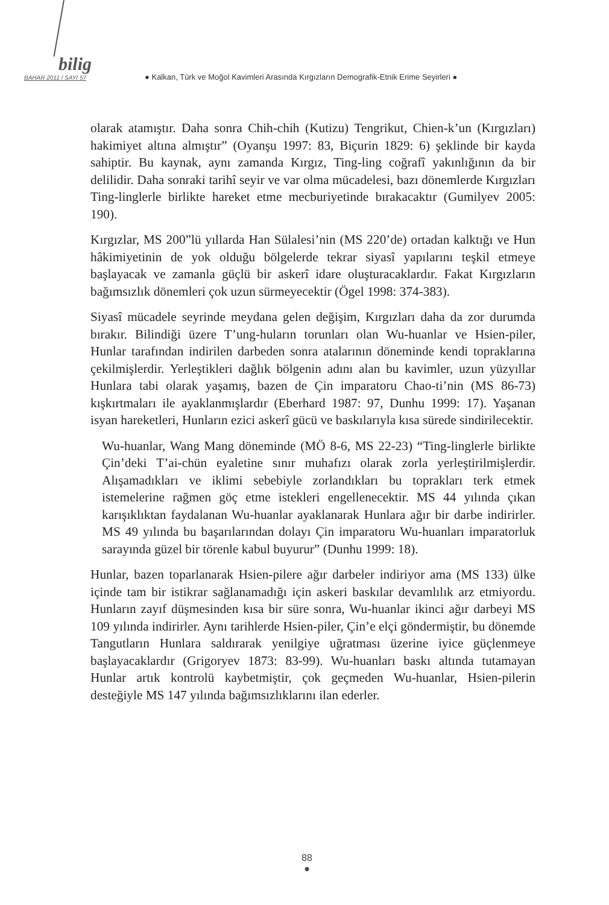bilig
BAHAR 2011 / SAYI 57 ● Kalkan, Türk ve Moğol Kavimleri Arasında Kırgızların Demografik-Etnik Erime Seyirleri ●
olarak atamıştır. Daha sonra Chih-chih (Kutizu) Tengrikut, Chien-k’un (Kırgızları) hakimiyet altına almıştır” (Oyanşu 1997: 83, Biçurin 1829: 6) şeklinde bir kayda sahiptir. Bu kaynak, aynı zamanda Kırgız, Ting-ling coğrafî yakınlığının da bir delilidir. Daha sonraki tarihî seyir ve var olma mücadelesi, bazı dönemlerde Kırgızları Ting-linglerle birlikte hareket etme mecburiyetinde bırakacaktır (Gumilyev 2005: 190).
Kırgızlar, MS 200”lü yıllarda Han Sülalesi’nin (MS 220’de) ortadan kalktığı ve Hun hâkimiyetinin de yok olduğu bölgelerde tekrar siyasî yapılarını teşkil etmeye başlayacak ve zamanla güçlü bir askerî idare oluşturacaklardır. Fakat Kırgızların bağımsızlık dönemleri çok uzun sürmeyecektir (Ögel 1998: 374-383).
Siyasî mücadele seyrinde meydana gelen değişim, Kırgızları daha da zor durumda bırakır. Bilindiği üzere T’ung-huların torunları olan Wu-huanlar ve Hsien-piler, Hunlar tarafından indirilen darbeden sonra atalarının döneminde kendi topraklarına çekilmişlerdir. Yerleştikleri dağlık bölgenin adını alan bu kavimler, uzun yüzyıllar Hunlara tabi olarak yaşamış, bazen de Çin imparatoru Chao-ti’nin (MS 86-73) kışkırtmaları ile ayaklanmışlardır (Eberhard 1987: 97, Dunhu 1999: 17). Yaşanan isyan hareketleri, Hunların ezici askerî gücü ve baskılarıyla kısa sürede sindirilecektir.
Wu-huanlar, Wang Mang döneminde (MÖ 8-6, MS 22-23) “Ting-linglerle birlikte Çin’deki T’ai-chün eyaletine sınır muhafızı olarak zorla yerleştirilmişlerdir. Alışamadıkları ve iklimi sebebiyle zorlandıkları bu toprakları terk etmek istemelerine rağmen göç etme istekleri engellenecektir. MS 44 yılında çıkan karışıklıktan faydalanan Wu-huanlar ayaklanarak Hunlara ağır bir darbe indirirler. MS 49 yılında bu başarılarından dolayı Çin imparatoru Wu-huanları imparatorluk sarayında güzel bir törenle kabul buyurur” (Dunhu 1999: 18).
Hunlar, bazen toparlanarak Hsien-pilere ağır darbeler indiriyor ama (MS 133) ülke içinde tam bir istikrar sağlanamadığı için askeri baskılar devamlılık arz etmiyordu. Hunların zayıf düşmesinden kısa bir süre sonra, Wu-huanlar ikinci ağır darbeyi MS 109 yılında indirirler. Aynı tarihlerde Hsien-piler, Çin’e elçi göndermiştir, bu dönemde Tangutların Hunlara saldırarak yenilgiye uğratması üzerine iyice güçlenmeye başlayacaklardır (Grigoryev 1873: 83-99). Wu-huanları baskı altında tutamayan Hunlar artık kontrolü kaybetmiştir, çok geçmeden Wu-huanlar, Hsien-pilerin desteğiyle MS 147 yılında bağımsızlıklarını ilan ederler.
88
●